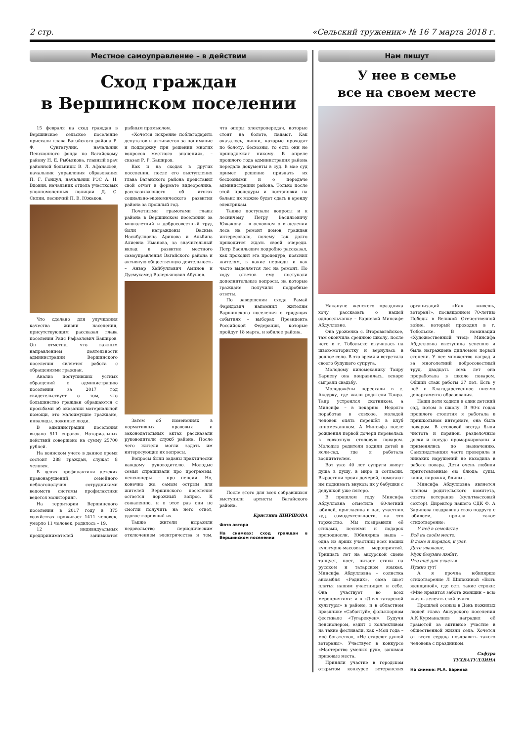2 стр. «Сельский труженик» № 16 7 марта 2018 г.
Местное самоуправление – в действии
Сход граждан
в Вершинском поселении
15 февраля на сход граждан в Вершинское сельское поселение приехали глава Вагайского района Р. Ф. Сунгатулин, начальник Пенсионного фонда по Вагайскому району Н. Е. Рыбьякова, главный врач районной больницы В. Л. Афанасьев, начальник управления образования П. Г. Гонцул, начальник РЭС А. Н. Вдовин, начальник отдела участковых уполномоченных полиции Д. С. Силин, лесничий П. В. Южаков.
Что сделано для улучшения качества жизни населения, присутствующим рассказал глава поселения Раис Рафаэлович Баширов. Он отметил, что важным направлением деятельности администрации Вершинского поселения является работа с обращениями граждан.
Анализ поступивших устных обращений в администрацию поселения за 2017 год свидетельствует о том, что большинство граждан обращаются с просьбами об оказании материальной помощи, это малоимущие граждане, инвалиды, пожилые люди.
В администрации поселения выдано 511 справок. Нотариальных действий совершено на сумму 25700 рублей.
На воинском учете в данное время состоит 288 граждан, служат 8 человек.
В целях профилактики детских правонарушений, семейного неблагополучия сотрудниками ведомств системы профилактики ведется мониторинг.
На территории Вершинского поселения в 2017 году в 375 хозяйствах проживает 1411 человек, умерло 11 человек, родилось – 19.
12 индивидуальных предпринимателей занимаются рыбным промыслом.
«Хочется искренне поблагодарить депутатов и активистов за понимание и поддержку при решении многих вопросов местного значения», – сказал Р. Р. Баширов.
Как и на сходах в других поселения, после его выступления глава Вагайского района представил свой отчет в формате видеоролика, рассказывающего об итогах социально-экономического развития района за прошлый год.
Почетными грамотами главы района в Вершинском поселении за многолетний и добросовестный труд были награждены Васима Насибулловна Арипова и Альбина Алиевна Иманова, за значительный вклад в развитие местного самоуправления Вагайского района и активную общественную деятельность – Анвар Хайбуллович Аминов и Дусмухамед Валерьянович Абушев.
Затем об изменениях в нормативных правовых и законодательных актах рассказали руководители служб района. После чего жители могли задать им интересующие их вопросы.
Вопросы были заданы практически каждому руководителю. Молодые семьи спрашивали про программы, пенсионеры – про пенсии. Но, конечно же, самым острым для жителей Вершинского поселения остается дорожный вопрос. К сожалению, и в этот раз они не смогли получить на него ответ, удовлетворивший их.
Также жители выразили недовольство периодическим отключением электричества и тем, что опоры электропередач, которые стоят на болоте, падают. Как оказалось, линии, которые проходят по болоту, бесхозны, то есть они не принадлежат никому. В апреле прошлого года администрация района передала документы в суд. В мае суд примет решение признать их бесхозными и о передаче администрации района. Только после этой процедуры и постановки на баланс их можно будет сдать в аренду электрикам.
Также поступали вопросы и к лесничему Петру Васильевичу Южакову – в основном о выделении леса на ремонт домов, граждан интересовало, почему так долго приходится ждать своей очереди. Петр Васильевич подробно рассказал, как проходит эта процедура, пояснил жителям, в какие периоды и как часто выделяется лес на ремонт. По ходу ответов ему поступали дополнительные вопросы, на которые граждане получили подробные ответы.
По завершении схода Рамай Фаридович напомнил жителям Варшинского поселения о грядущих событиях – выборах Президента Российской Федерации, которые пройдут 18 марта, и юбилее района.
После этого для всех собравшихся выступили артисты Вагайского района.
Кристина ШИРШОВА
Фото автора
На снимках: сход граждан в Вершинском поселении
Нам пишут
У нее в семье
все на своем месте
Накануне женского праздника хочу рассказать о нашей односельчанке – Бариевой Минсифе Абдулловне.
Она уроженка с. Второвагайское, там окончила среднюю школу, после чего в г. Тобольске выучилась на швею-мотористку и вернулась в родное село. В это время и встретила своего будущего супруга.
Молодому киномеханику Таиру Бариеву она понравилась, вскоре сыграли свадьбу.
Молодожёны переехали в с. Аксурку, где жили родители Таира. Таир устроился скотником, а Минсифа – в пекарню. Недолго поработав в совхозе, молодой человек опять перешёл в клуб киномехаником. А Минсифа после рождения первой дочери перевелась в совхозную столовую поваром. Молодые родители водили детей в ясли-сад, где я работала воспитателем.
Вот уже 40 лет супруги живут душа в душу, в мире и согласии. Вырастили троих дочерей, помогают им поднимать внуков: их у бабушки с дедушкой уже пятеро.
В прошлом году Минсифа Абдулловна отметила 60-летний юбилей, пригласила и нас, участниц худ. самодеятельности, на это торжество. Мы поздравили её стихами, песнями и подарок преподнесли. Юбилярша наша – одна из ярких участниц всех наших культурно-массовых мероприятий. Тридцать лет на аксурской сцене танцует, поет, читает стихи на русском и татарском языках. Минсифа Абдулловна – солистка ансамбля «Родник», сама шьет платья нашим участницам и себе. Она участвует во всех мероприятиях: и в «Днях татарской культуры» в районе, и в областном празднике «Сабантуй», фольклорном фестивале «Тугарекуен». Будучи пенсионером, ездит с коллективом на такие фестивали, как «Мои года – моё богатство», «Не стареют душой ветераны». Участвует в конкурсе «Мастерство умелых рук», занимая призовые места.
Приняли участие в городском открытом конкурсе ветеранских организаций «Как живешь, ветеран?», посвященном 70-летию Победы в Великой Отечественной войне, который проходил в г. Тобольске. В номинации «Художественный чтец» Минсифа Абдулловна выступила успешно и была награждена дипломом первой степени. У нее множество наград и за многолетний добросовестный труд, двадцать семь лет она проработала в школе поваром. Общий стаж работы 37 лет. Есть у неё и Благодарственное письмо департамента образования.
Наши дети ходили в один детский сад, потом в школу. В 90-х годах прошлого столетия я работала в пришкольном интернате, она была поваром. В столовой всегда были чистота и порядок, разделочные доски и посуда промаркированы и применялись по назначению. Санэпидстанция часто проверяла и никаких нарушений не находила в работе повара. Дети очень любили приготовленные ею блюда: супы, каши, пирожки, блины…
Минсифа Абдулловна является членом родительского комитета, совета ветеранов (культмассовый сектор). Директор нашего СДК Ф. А Зарипова поздравила свою подругу с юбилеем, прочла такое стихотворение:
У неё в семействе
Всё на своём месте:
В доме и порядок, и уют.
Дети уважают,
Муж безумно любит,
Что ещё для счастья
Нужно тут!
А я прочла юбилярше стихотворение Л Щипахиной «Быть женщиной», где есть такие строки: «Мне нравится забота женщин – всю жизнь лелеять свой очаг».
Прошлой осенью в День пожилых людей глава Аксурского поселения А.К.Курманалиев наградил её грамотой за активное участие в общественной жизни села. Хочется от всего сердца поздравить такого человека с праздником.
Сафура
ТУХВАТУЛЛИНА
На снимке: М.А. Бариева